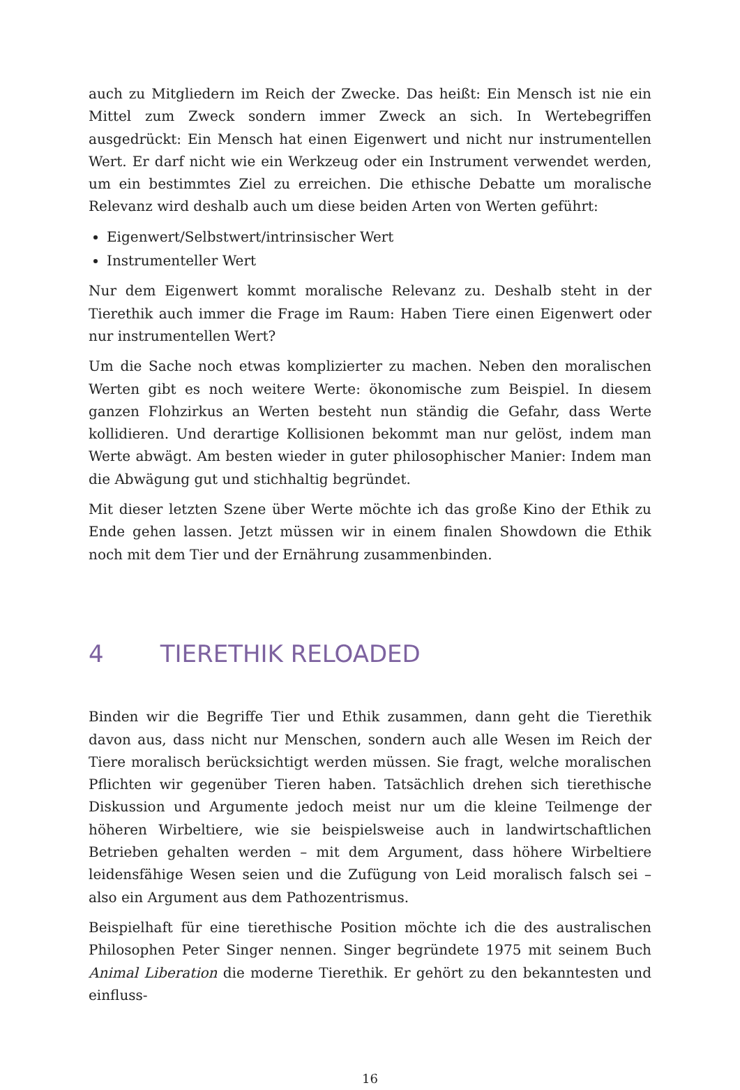auch zu Mitgliedern im Reich der Zwecke. Das heißt: Ein Mensch ist nie ein Mittel zum Zweck sondern immer Zweck an sich. In Wertebegriffen ausgedrückt: Ein Mensch hat einen Eigenwert und nicht nur instrumentellen Wert. Er darf nicht wie ein Werkzeug oder ein Instrument verwendet werden, um ein bestimmtes Ziel zu erreichen. Die ethische Debatte um moralische Relevanz wird deshalb auch um diese beiden Arten von Werten geführt:
Eigenwert/Selbstwert/intrinsischer Wert
Instrumenteller Wert
Nur dem Eigenwert kommt moralische Relevanz zu. Deshalb steht in der Tierethik auch immer die Frage im Raum: Haben Tiere einen Eigenwert oder nur instrumentellen Wert?
Um die Sache noch etwas komplizierter zu machen. Neben den moralischen Werten gibt es noch weitere Werte: ökonomische zum Beispiel. In diesem ganzen Flohzirkus an Werten besteht nun ständig die Gefahr, dass Werte kollidieren. Und derartige Kollisionen bekommt man nur gelöst, indem man Werte abwägt. Am besten wieder in guter philosophischer Manier: Indem man die Abwägung gut und stichhaltig begründet.
Mit dieser letzten Szene über Werte möchte ich das große Kino der Ethik zu Ende gehen lassen. Jetzt müssen wir in einem finalen Showdown die Ethik noch mit dem Tier und der Ernährung zusammenbinden.
4 TIERETHIK RELOADED
Binden wir die Begriffe Tier und Ethik zusammen, dann geht die Tierethik davon aus, dass nicht nur Menschen, sondern auch alle Wesen im Reich der Tiere moralisch berücksichtigt werden müssen. Sie fragt, welche moralischen Pflichten wir gegenüber Tieren haben. Tatsächlich drehen sich tierethische Diskussion und Argumente jedoch meist nur um die kleine Teilmenge der höheren Wirbeltiere, wie sie beispielsweise auch in landwirtschaftlichen Betrieben gehalten werden – mit dem Argument, dass höhere Wirbeltiere leidensfähige Wesen seien und die Zufügung von Leid moralisch falsch sei – also ein Argument aus dem Pathozentrismus.
Beispielhaft für eine tierethische Position möchte ich die des australischen Philosophen Peter Singer nennen. Singer begründete 1975 mit seinem Buch Animal Liberation die moderne Tierethik. Er gehört zu den bekanntesten und einfluss-
16